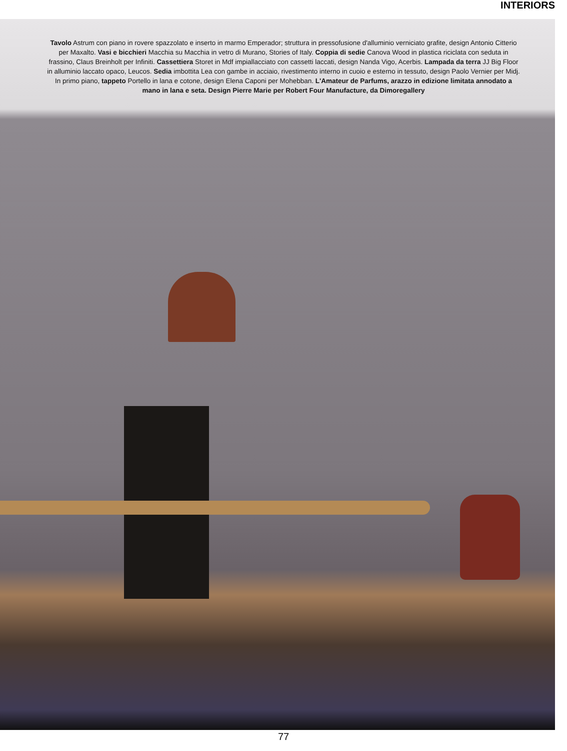INTERIORS
Tavolo Astrum con piano in rovere spazzolato e inserto in marmo Emperador; struttura in pressofusione d'alluminio verniciato grafite, design Antonio Citterio per Maxalto. Vasi e bicchieri Macchia su Macchia in vetro di Murano, Stories of Italy. Coppia di sedie Canova Wood in plastica riciclata con seduta in frassino, Claus Breinholt per Infiniti. Cassettiera Storet in Mdf impiallacciato con cassetti laccati, design Nanda Vigo, Acerbis. Lampada da terra JJ Big Floor in alluminio laccato opaco, Leucos. Sedia imbottita Lea con gambe in acciaio, rivestimento interno in cuoio e esterno in tessuto, design Paolo Vernier per Midj. In primo piano, tappeto Portello in lana e cotone, design Elena Caponi per Mohebban. L'Amateur de Parfums, arazzo in edizione limitata annodato a mano in lana e seta. Design Pierre Marie per Robert Four Manufacture, da Dimoregallery
77